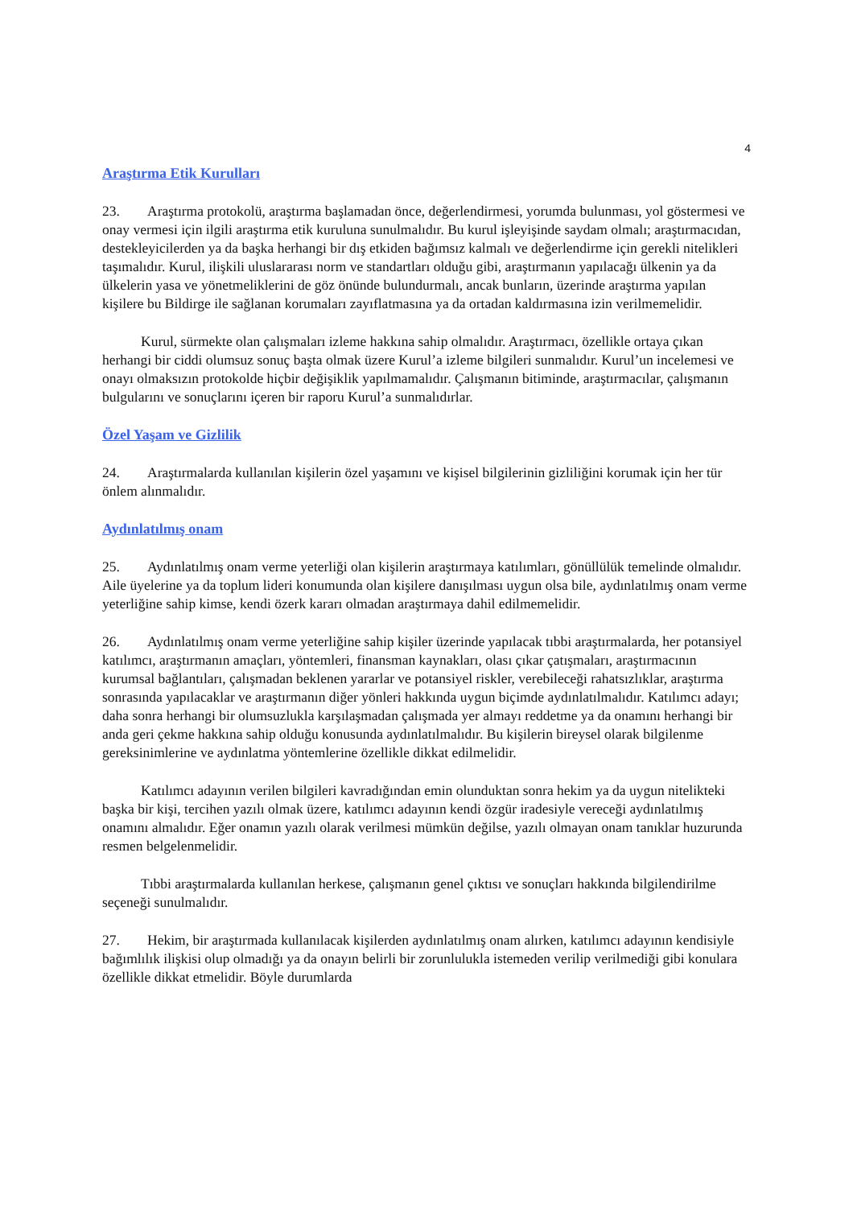4
Araştırma Etik Kurulları
23. Araştırma protokolü, araştırma başlamadan önce, değerlendirmesi, yorumda bulunması, yol göstermesi ve onay vermesi için ilgili araştırma etik kuruluna sunulmalıdır. Bu kurul işleyişinde saydam olmalı; araştırmacıdan, destekleyicilerden ya da başka herhangi bir dış etkiden bağımsız kalmalı ve değerlendirme için gerekli nitelikleri taşımalıdır. Kurul, ilişkili uluslararası norm ve standartları olduğu gibi, araştırmanın yapılacağı ülkenin ya da ülkelerin yasa ve yönetmeliklerini de göz önünde bulundurmalı, ancak bunların, üzerinde araştırma yapılan kişilere bu Bildirge ile sağlanan korumaları zayıflatmasına ya da ortadan kaldırmasına izin verilmemelidir.
Kurul, sürmekte olan çalışmaları izleme hakkına sahip olmalıdır. Araştırmacı, özellikle ortaya çıkan herhangi bir ciddi olumsuz sonuç başta olmak üzere Kurul’a izleme bilgileri sunmalıdır. Kurul’un incelemesi ve onayı olmaksızın protokolde hiçbir değişiklik yapılmamalıdır. Çalışmanın bitiminde, araştırmacılar, çalışmanın bulgularını ve sonuçlarını içeren bir raporu Kurul’a sunmalıdırlar.
Özel Yaşam ve Gizlilik
24. Araştırmalarda kullanılan kişilerin özel yaşamını ve kişisel bilgilerinin gizliliğini korumak için her tür önlem alınmalıdır.
Aydınlatılmış onam
25. Aydınlatılmış onam verme yeterliği olan kişilerin araştırmaya katılımları, gönüllülük temelinde olmalıdır. Aile üyelerine ya da toplum lideri konumunda olan kişilere danışılması uygun olsa bile, aydınlatılmış onam verme yeterliğine sahip kimse, kendi özerk kararı olmadan araştırmaya dahil edilmemelidir.
26. Aydınlatılmış onam verme yeterliğine sahip kişiler üzerinde yapılacak tıbbi araştırmalarda, her potansiyel katılımcı, araştırmanın amaçları, yöntemleri, finansman kaynakları, olası çıkar çatışmaları, araştırmacının kurumsal bağlantıları, çalışmadan beklenen yararlar ve potansiyel riskler, verebileceği rahatsızlıklar, araştırma sonrasında yapılacaklar ve araştırmanın diğer yönleri hakkında uygun biçimde aydınlatılmalıdır. Katılımcı adayı; daha sonra herhangi bir olumsuzlukla karşılaşmadan çalışmada yer almayı reddetme ya da onamını herhangi bir anda geri çekme hakkına sahip olduğu konusunda aydınlatılmalıdır. Bu kişilerin bireysel olarak bilgilenme gereksinimlerine ve aydınlatma yöntemlerine özellikle dikkat edilmelidir.
Katılımcı adayının verilen bilgileri kavradığından emin olunduktan sonra hekim ya da uygun nitelikteki başka bir kişi, tercihen yazılı olmak üzere, katılımcı adayının kendi özgür iradesiyle vereceği aydınlatılmış onamını almalıdır. Eğer onamın yazılı olarak verilmesi mümkün değilse, yazılı olmayan onam tanıklar huzurunda resmen belgelenmelidir.
Tıbbi araştırmalarda kullanılan herkese, çalışmanın genel çıktısı ve sonuçları hakkında bilgilendirilme seçeneği sunulmalıdır.
27. Hekim, bir araştırmada kullanılacak kişilerden aydınlatılmış onam alırken, katılımcı adayının kendisiyle bağımlılık ilişkisi olup olmadığı ya da onayın belirli bir zorunlulukla istemeden verilip verilmediği gibi konulara özellikle dikkat etmelidir. Böyle durumlarda